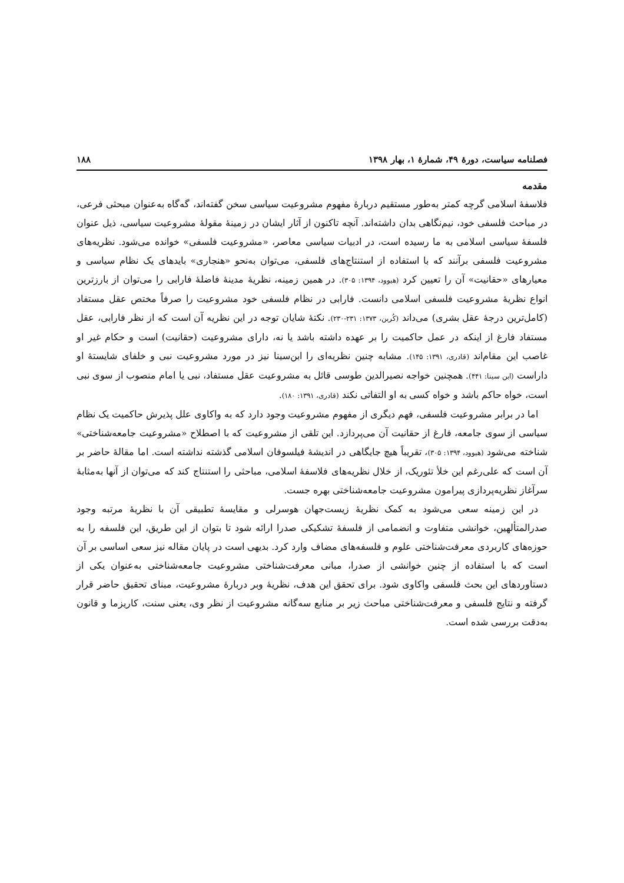فصلنامه سیاست، دورهٔ ۴۹، شمارهٔ ۱، بهار ۱۳۹۸ ۱۸۸
مقدمه
فلاسفهٔ اسلامی گرچه کمتر به‌طور مستقیم دربارهٔ مفهوم مشروعیت سیاسی سخن گفته‌اند، گه‌گاه به‌عنوان مبحثی فرعی، در مباحث فلسفی خود، نیم‌نگاهی بدان داشته‌اند. آنچه تاکنون از آثار ایشان در زمینهٔ مقولهٔ مشروعیت سیاسی، ذیل عنوان فلسفهٔ سیاسی اسلامی به ما رسیده است، در ادبیات سیاسی معاصر، «مشروعیت فلسفی» خوانده می‌شود. نظریه‌های مشروعیت فلسفی برآنند که با استفاده از استنتاج‌های فلسفی، می‌توان به‌نحو «هنجاری» بایدهای یک نظام سیاسی و معیارهای «حقانیت» آن را تعیین کرد (هیوود، ۱۳۹۴: ۳۰۵). در همین زمینه، نظریهٔ مدینهٔ فاضلهٔ فارابی را می‌توان از بارزترین انواع نظریهٔ مشروعیت فلسفی اسلامی دانست. فارابی در نظام فلسفی خود مشروعیت را صرفاً مختص عقل مستفاد (کامل‌ترین درجهٔ عقل بشری) می‌داند (کُربن، ۱۳۷۳: ۲۳۱-۲۳۰). نکتهٔ شایان توجه در این نظریه آن است که از نظر فارابی، عقل مستفاد فارغ از اینکه در عمل حاکمیت را بر عهده داشته باشد یا نه، دارای مشروعیت (حقانیت) است و حکام غیر او غاصب این مقام‌اند (قادری، ۱۳۹۱: ۱۴۵). مشابه چنین نظریه‌ای را ابن‌سینا نیز در مورد مشروعیت نبی و خلفای شایستهٔ او داراست (ابن سینا: ۴۴۱). همچنین خواجه نصیرالدین طوسی قائل به مشروعیت عقل مستفاد، نبی یا امام منصوب از سوی نبی است، خواه حاکم باشد و خواه کسی به او التفاتی نکند (قادری، ۱۳۹۱: ۱۸۰).
اما در برابر مشروعیت فلسفی، فهم دیگری از مفهوم مشروعیت وجود دارد که به واکاوی علل پذیرش حاکمیت یک نظام سیاسی از سوی جامعه، فارغ از حقانیت آن می‌پردازد. این تلقی از مشروعیت که با اصطلاح «مشروعیت جامعه‌شناختی» شناخته می‌شود (هیوود، ۱۳۹۴: ۳۰۵)، تقریباً هیچ جایگاهی در اندیشهٔ فیلسوفان اسلامی گذشته نداشته است. اما مقالهٔ حاضر بر آن است که علی‌رغم این خلأ تئوریک، از خلال نظریه‌های فلاسفهٔ اسلامی، مباحثی را استنتاج کند که می‌توان از آنها به‌مثابهٔ سرآغاز نظریه‌پردازی پیرامون مشروعیت جامعه‌شناختی بهره جست.
در این زمینه سعی می‌شود به کمک نظریهٔ زیست‌جهان هوسرلی و مقایسهٔ تطبیقی آن با نظریهٔ مرتبه وجود صدرالمتألهین، خوانشی متفاوت و انضمامی از فلسفهٔ تشکیکی صدرا ارائه شود تا بتوان از این طریق، این فلسفه را به حوزه‌های کاربردی معرفت‌شناختی علوم و فلسفه‌های مضاف وارد کرد. بدیهی است در پایان مقاله نیز سعی اساسی بر آن است که با استفاده از چنین خوانشی از صدرا، مبانی معرفت‌شناختی مشروعیت جامعه‌شناختی به‌عنوان یکی از دستاوردهای این بحث فلسفی واکاوی شود. برای تحقق این هدف، نظریهٔ وبر دربارهٔ مشروعیت، مبنای تحقیق حاضر قرار گرفته و نتایج فلسفی و معرفت‌شناختی مباحث زیر بر منابع سه‌گانه مشروعیت از نظر وی، یعنی سنت، کاریزما و قانون به‌دقت بررسی شده است.